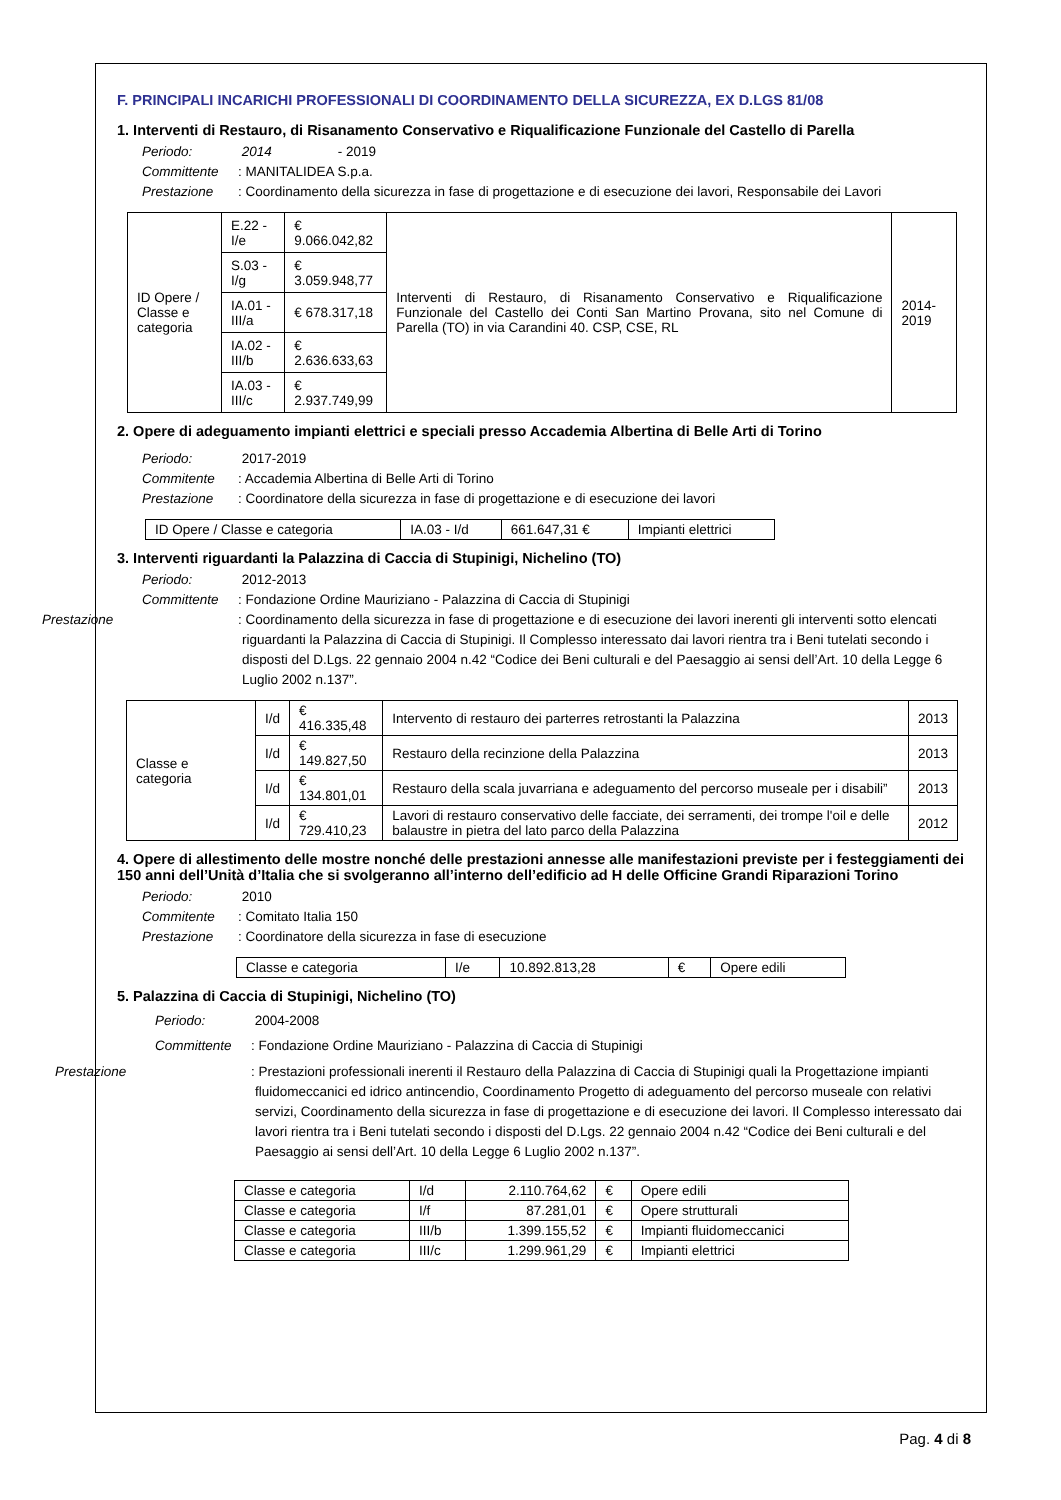F. PRINCIPALI INCARICHI PROFESSIONALI DI COORDINAMENTO DELLA SICUREZZA, EX D.LGS 81/08
1. Interventi di Restauro, di Risanamento Conservativo e Riqualificazione Funzionale del Castello di Parella
Periodo: 2014 - 2019
Committente: MANITALIDEA S.p.a.
Prestazione: Coordinamento della sicurezza in fase di progettazione e di esecuzione dei lavori, Responsabile dei Lavori
| ID Opere / Classe e categoria | E.22 - I/e | € 9.066.042,82 | Interventi di Restauro, di Risanamento Conservativo e Riqualificazione Funzionale del Castello dei Conti San Martino Provana, sito nel Comune di Parella (TO) in via Carandini 40. CSP, CSE, RL | 2014-2019 |
| | S.03 - I/g | € 3.059.948,77 | | |
| | IA.01 - III/a | € 678.317,18 | | |
| | IA.02 - III/b | € 2.636.633,63 | | |
| | IA.03 - III/c | € 2.937.749,99 | | |
2. Opere di adeguamento impianti elettrici e speciali presso Accademia Albertina di Belle Arti di Torino
Periodo: 2017-2019
Commitente: Accademia Albertina di Belle Arti di Torino
Prestazione: Coordinatore della sicurezza in fase di progettazione e di esecuzione dei lavori
| ID Opere / Classe e categoria | IA.03 - I/d | 661.647,31 € | Impianti elettrici |
3. Interventi riguardanti la Palazzina di Caccia di Stupinigi, Nichelino (TO)
Periodo: 2012-2013
Committente: Fondazione Ordine Mauriziano - Palazzina di Caccia di Stupinigi
Prestazione: Coordinamento della sicurezza in fase di progettazione e di esecuzione dei lavori inerenti gli interventi sotto elencati riguardanti la Palazzina di Caccia di Stupinigi. Il Complesso interessato dai lavori rientra tra i Beni tutelati secondo i disposti del D.Lgs. 22 gennaio 2004 n.42 “Codice dei Beni culturali e del Paesaggio ai sensi dell’Art. 10 della Legge 6 Luglio 2002 n.137”.
| Classe e categoria | I/d | € 416.335,48 | Intervento di restauro dei parterres retrostanti la Palazzina | 2013 |
| | I/d | € 149.827,50 | Restauro della recinzione della Palazzina | 2013 |
| | I/d | € 134.801,01 | Restauro della scala juvarriana e adeguamento del percorso museale per i disabili” | 2013 |
| | I/d | € 729.410,23 | Lavori di restauro conservativo delle facciate, dei serramenti, dei trompe l'oil e delle balaustre in pietra del lato parco della Palazzina | 2012 |
4. Opere di allestimento delle mostre nonché delle prestazioni annesse alle manifestazioni previste per i festeggiamenti dei 150 anni dell’Unità d’Italia che si svolgeranno all’interno dell’edificio ad H delle Officine Grandi Riparazioni Torino
Periodo: 2010
Commitente: Comitato Italia 150
Prestazione: Coordinatore della sicurezza in fase di esecuzione
| Classe e categoria | I/e | 10.892.813,28 | € | Opere edili |
5. Palazzina di Caccia di Stupinigi, Nichelino (TO)
Periodo: 2004-2008
Committente: Fondazione Ordine Mauriziano - Palazzina di Caccia di Stupinigi
Prestazione: Prestazioni professionali inerenti il Restauro della Palazzina di Caccia di Stupinigi quali la Progettazione impianti fluidomeccanici ed idrico antincendio, Coordinamento Progetto di adeguamento del percorso museale con relativi servizi, Coordinamento della sicurezza in fase di progettazione e di esecuzione dei lavori. Il Complesso interessato dai lavori rientra tra i Beni tutelati secondo i disposti del D.Lgs. 22 gennaio 2004 n.42 “Codice dei Beni culturali e del Paesaggio ai sensi dell’Art. 10 della Legge 6 Luglio 2002 n.137”.
| Classe e categoria | I/d | 2.110.764,62 | € | Opere edili |
| Classe e categoria | I/f | 87.281,01 | € | Opere strutturali |
| Classe e categoria | III/b | 1.399.155,52 | € | Impianti fluidomeccanici |
| Classe e categoria | III/c | 1.299.961,29 | € | Impianti elettrici |
Pag. 4 di 8